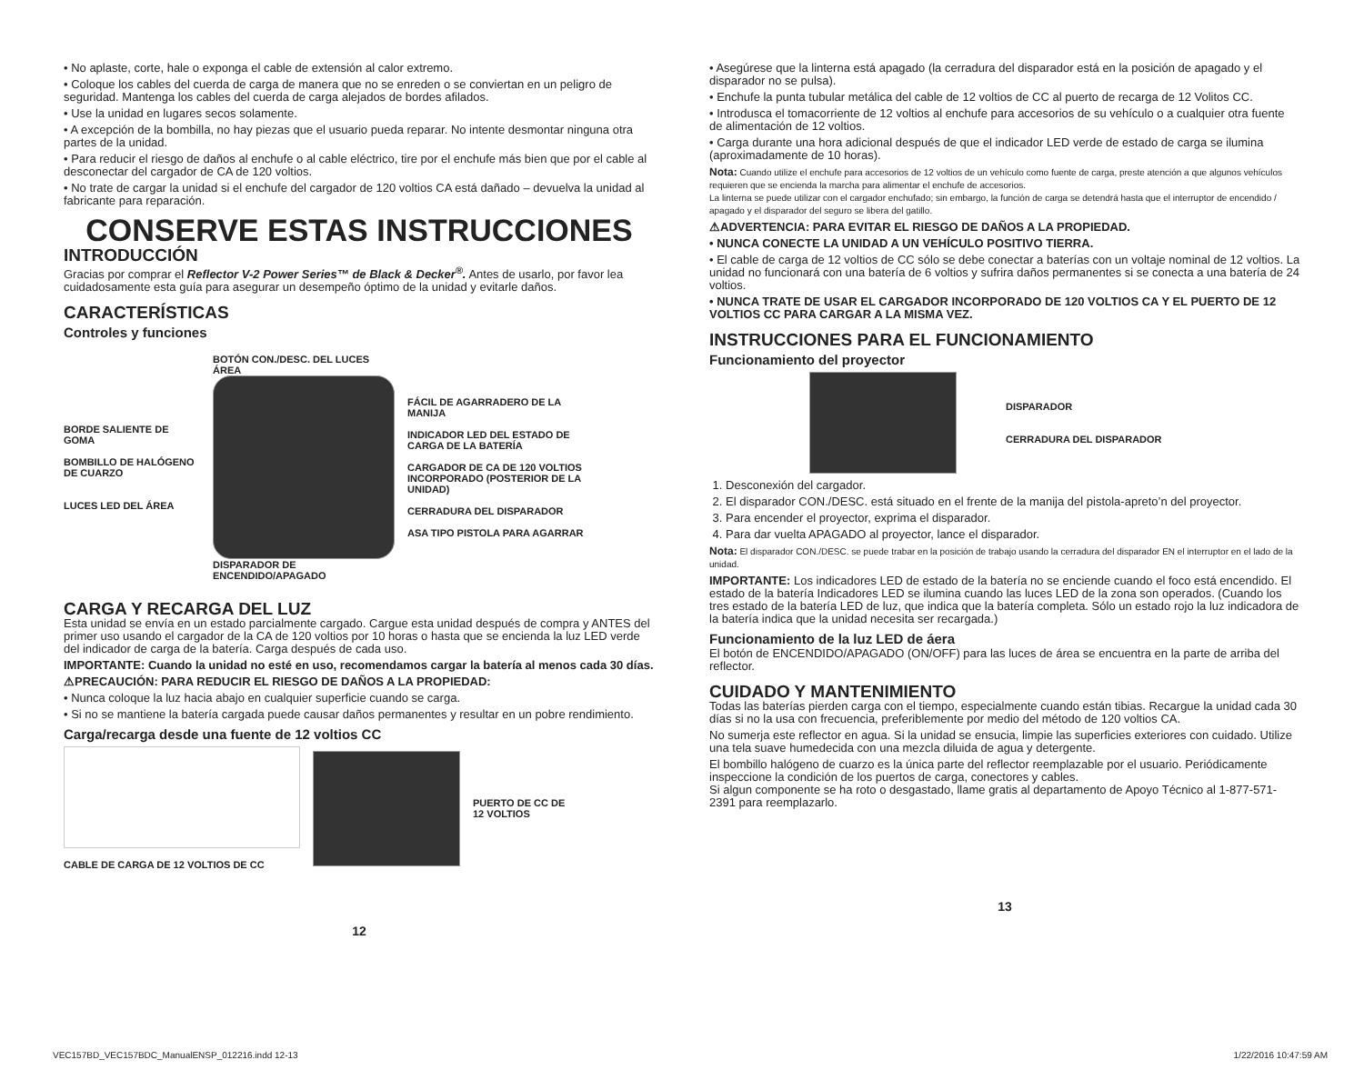• No aplaste, corte, hale o exponga el cable de extensión al calor extremo.
• Coloque los cables del cuerda de carga de manera que no se enreden o se conviertan en un peligro de seguridad. Mantenga los cables del cuerda de carga alejados de bordes afilados.
• Use la unidad en lugares secos solamente.
• A excepción de la bombilla, no hay piezas que el usuario pueda reparar. No intente desmontar ninguna otra partes de la unidad.
• Para reducir el riesgo de daños al enchufe o al cable eléctrico, tire por el enchufe más bien que por el cable al desconectar del cargador de CA de 120 voltios.
• No trate de cargar la unidad si el enchufe del cargador de 120 voltios CA está dañado – devuelva la unidad al fabricante para reparación.
CONSERVE ESTAS INSTRUCCIONES
INTRODUCCIÓN
Gracias por comprar el Reflector V-2 Power Series™ de Black & Decker<sup>®</sup>. Antes de usarlo, por favor lea cuidadosamente esta guía para asegurar un desempeño óptimo de la unidad y evitarle daños.
CARACTERÍSTICAS
Controles y funciones
BORDE SALIENTE DE GOMA
BOMBILLO DE HALÓGENO DE CUARZO
LUCES LED DEL ÁREA
BOTÓN CON./DESC. DEL LUCES ÁREA
DISPARADOR DE ENCENDIDO/APAGADO
FÁCIL DE AGARRADERO DE LA MANIJA
INDICADOR LED DEL ESTADO DE CARGA DE LA BATERÍA
CARGADOR DE CA DE 120 VOLTIOS INCORPORADO (POSTERIOR DE LA UNIDAD)
CERRADURA DEL DISPARADOR
ASA TIPO PISTOLA PARA AGARRAR
CARGA Y RECARGA DEL LUZ
Esta unidad se envía en un estado parcialmente cargado. Cargue esta unidad después de compra y ANTES del primer uso usando el cargador de la CA de 120 voltios por 10 horas o hasta que se encienda la luz LED verde del indicador de carga de la batería. Carga después de cada uso.
IMPORTANTE: Cuando la unidad no esté en uso, recomendamos cargar la batería al menos cada 30 días.
⚠PRECAUCIÓN: PARA REDUCIR EL RIESGO DE DAÑOS A LA PROPIEDAD:
• Nunca coloque la luz hacia abajo en cualquier superficie cuando se carga.
• Si no se mantiene la batería cargada puede causar daños permanentes y resultar en un pobre rendimiento.
Carga/recarga desde una fuente de 12 voltios CC
CABLE DE CARGA DE 12 VOLTIOS DE CC
PUERTO DE CC DE
12 VOLTIOS
12
• Asegúrese que la linterna está apagado (la cerradura del disparador está en la posición de apagado y el disparador no se pulsa).
• Enchufe la punta tubular metálica del cable de 12 voltios de CC al puerto de recarga de 12 Volitos CC.
• Introdusca el tomacorriente de 12 voltios al enchufe para accesorios de su vehículo o a cualquier otra fuente de alimentación de 12 voltios.
• Carga durante una hora adicional después de que el indicador LED verde de estado de carga se ilumina (aproximadamente de 10 horas).
Nota: Cuando utilize el enchufe para accesorios de 12 voltios de un vehículo como fuente de carga, preste atención a que algunos vehículos requieren que se encienda la marcha para alimentar el enchufe de accesorios.
La linterna se puede utilizar con el cargador enchufado; sin embargo, la función de carga se detendrá hasta que el interruptor de encendido / apagado y el disparador del seguro se libera del gatillo.
⚠ADVERTENCIA: PARA EVITAR EL RIESGO DE DAÑOS A LA PROPIEDAD.
• NUNCA CONECTE LA UNIDAD A UN VEHÍCULO POSITIVO TIERRA.
• El cable de carga de 12 voltios de CC sólo se debe conectar a baterías con un voltaje nominal de 12 voltios. La unidad no funcionará con una batería de 6 voltios y sufrira daños permanentes si se conecta a una batería de 24 voltios.
• NUNCA TRATE DE USAR EL CARGADOR INCORPORADO DE 120 VOLTIOS CA Y EL PUERTO DE 12 VOLTIOS CC PARA CARGAR A LA MISMA VEZ.
INSTRUCCIONES PARA EL FUNCIONAMIENTO
Funcionamiento del proyector
DISPARADOR
CERRADURA DEL DISPARADOR
1. Desconexión del cargador.
2. El disparador CON./DESC. está situado en el frente de la manija del pistola-apreto’n del proyector.
3. Para encender el proyector, exprima el disparador.
4. Para dar vuelta APAGADO al proyector, lance el disparador.
Nota: El disparador CON./DESC. se puede trabar en la posición de trabajo usando la cerradura del disparador EN el interruptor en el lado de la unidad.
IMPORTANTE: Los indicadores LED de estado de la batería no se enciende cuando el foco está encendido. El estado de la batería Indicadores LED se ilumina cuando las luces LED de la zona son operados. (Cuando los tres estado de la batería LED de luz, que indica que la batería completa. Sólo un estado rojo la luz indicadora de la batería indica que la unidad necesita ser recargada.)
Funcionamiento de la luz LED de áera
El botón de ENCENDIDO/APAGADO (ON/OFF) para las luces de área se encuentra en la parte de arriba del reflector.
CUIDADO Y MANTENIMIENTO
Todas las baterías pierden carga con el tiempo, especialmente cuando están tibias. Recargue la unidad cada 30 días si no la usa con frecuencia, preferiblemente por medio del método de 120 voltios CA.
No sumerja este reflector en agua. Si la unidad se ensucia, limpie las superficies exteriores con cuidado. Utilize una tela suave humedecida con una mezcla diluida de agua y detergente.
El bombillo halógeno de cuarzo es la única parte del reflector reemplazable por el usuario. Periódicamente inspeccione la condición de los puertos de carga, conectores y cables.
Si algun componente se ha roto o desgastado, llame gratis al departamento de Apoyo Técnico al 1-877-571-2391 para reemplazarlo.
13
VEC157BD_VEC157BDC_ManualENSP_012216.indd 12-13 1/22/2016 10:47:59 AM